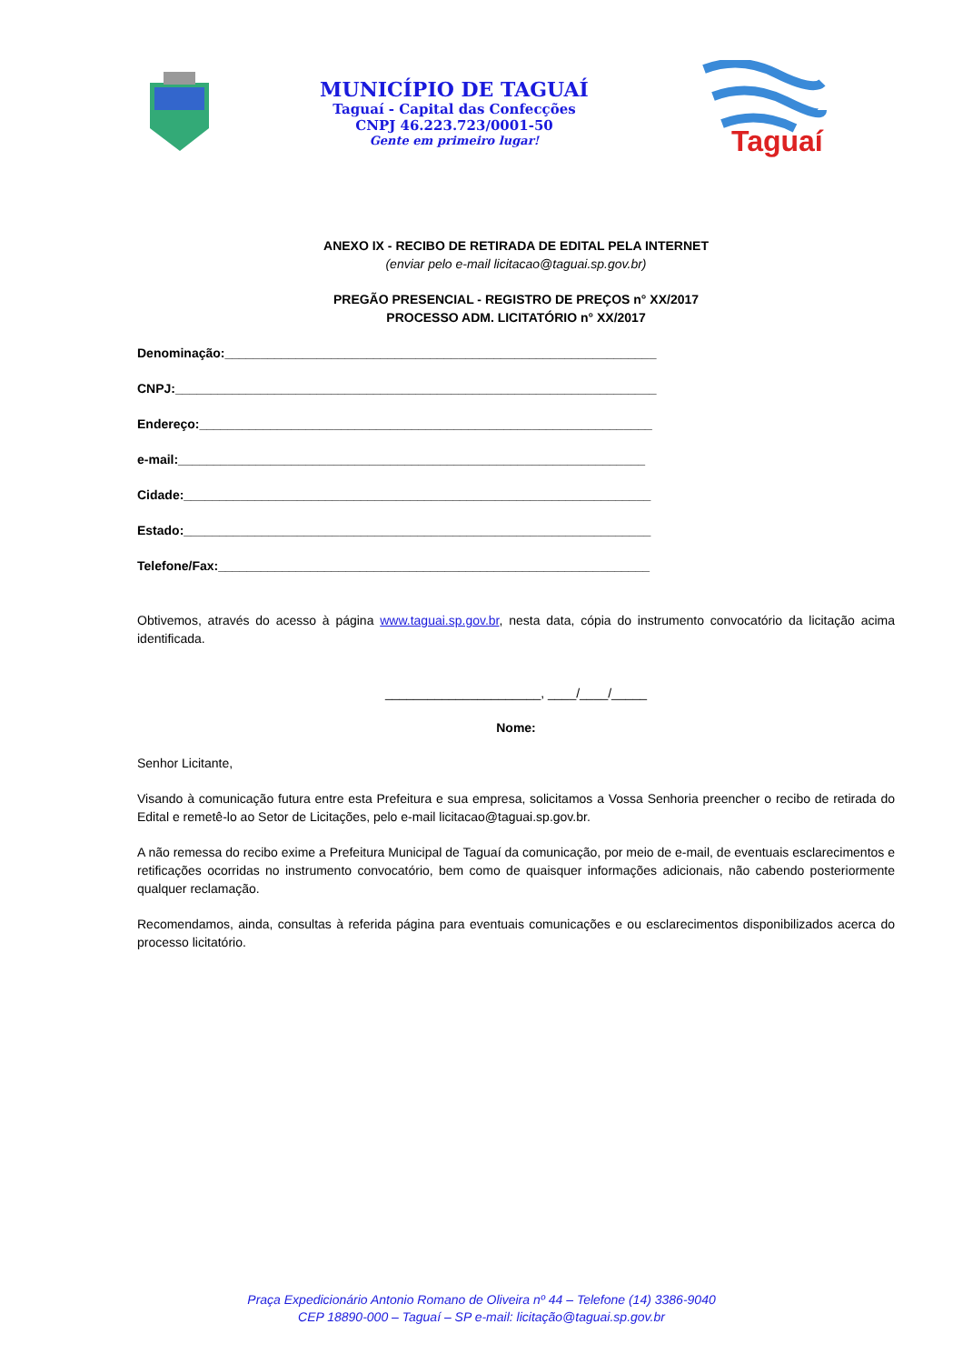MUNICÍPIO DE TAGUAÍ
Taguaí - Capital das Confecções
CNPJ 46.223.723/0001-50
Gente em primeiro lugar!
Taguaí
ANEXO IX - RECIBO DE RETIRADA DE EDITAL PELA INTERNET
(enviar pelo e-mail licitacao@taguai.sp.gov.br)
PREGÃO PRESENCIAL - REGISTRO DE PREÇOS n° XX/2017
PROCESSO ADM. LICITATÓRIO n° XX/2017
Denominação:_____________________________________________________________
CNPJ:____________________________________________________________________
Endereço:________________________________________________________________
e-mail:__________________________________________________________________
Cidade:__________________________________________________________________
Estado:__________________________________________________________________
Telefone/Fax:_____________________________________________________________
Obtivemos, através do acesso à página www.taguai.sp.gov.br, nesta data, cópia do instrumento convocatório da licitação acima identificada.
______________________, ____/____/_____
Nome:
Senhor Licitante,
Visando à comunicação futura entre esta Prefeitura e sua empresa, solicitamos a Vossa Senhoria preencher o recibo de retirada do Edital e remetê-lo ao Setor de Licitações, pelo e-mail licitacao@taguai.sp.gov.br.
A não remessa do recibo exime a Prefeitura Municipal de Taguaí da comunicação, por meio de e-mail, de eventuais esclarecimentos e retificações ocorridas no instrumento convocatório, bem como de quaisquer informações adicionais, não cabendo posteriormente qualquer reclamação.
Recomendamos, ainda, consultas à referida página para eventuais comunicações e ou esclarecimentos disponibilizados acerca do processo licitatório.
Praça Expedicionário Antonio Romano de Oliveira nº 44 – Telefone (14) 3386-9040
CEP 18890-000 – Taguaí – SP e-mail: licitação@taguai.sp.gov.br